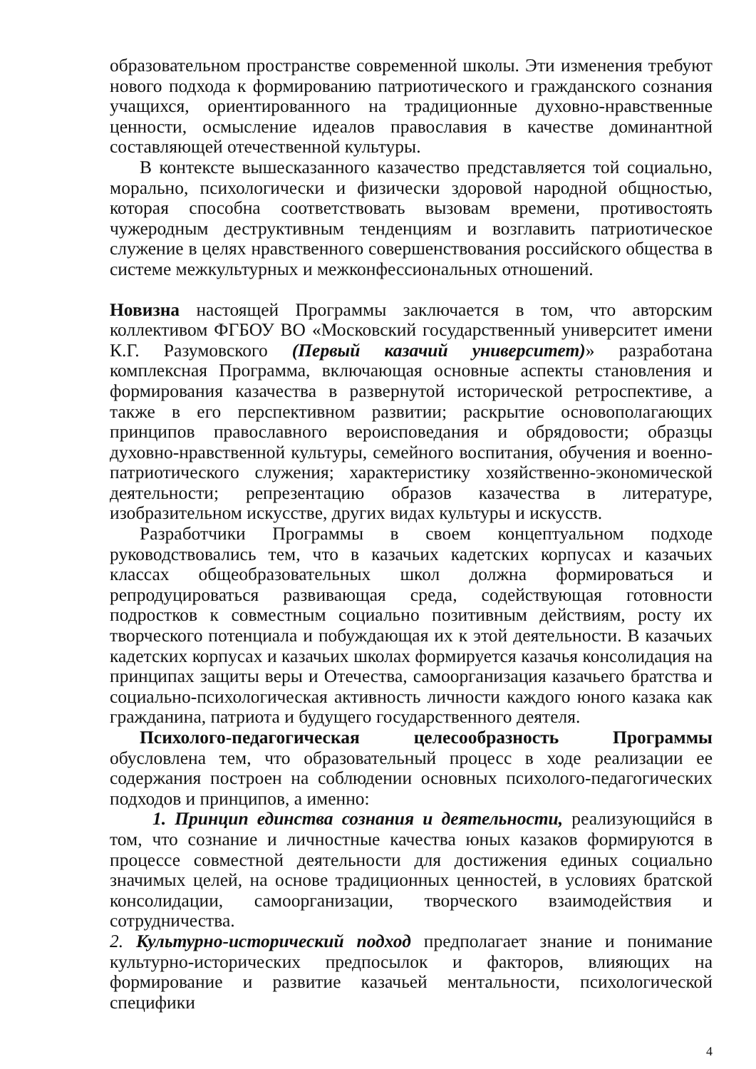образовательном пространстве современной школы. Эти изменения требуют нового подхода к формированию патриотического и гражданского сознания учащихся, ориентированного на традиционные духовно-нравственные ценности, осмысление идеалов православия в качестве доминантной составляющей отечественной культуры.
В контексте вышесказанного казачество представляется той социально, морально, психологически и физически здоровой народной общностью, которая способна соответствовать вызовам времени, противостоять чужеродным деструктивным тенденциям и возглавить патриотическое служение в целях нравственного совершенствования российского общества в системе межкультурных и межконфессиональных отношений.
Новизна настоящей Программы заключается в том, что авторским коллективом ФГБОУ ВО «Московский государственный университет имени К.Г. Разумовского (Первый казачий университет)» разработана комплексная Программа, включающая основные аспекты становления и формирования казачества в развернутой исторической ретроспективе, а также в его перспективном развитии; раскрытие основополагающих принципов православного вероисповедания и обрядовости; образцы духовно-нравственной культуры, семейного воспитания, обучения и военно-патриотического служения; характеристику хозяйственно-экономической деятельности; репрезентацию образов казачества в литературе, изобразительном искусстве, других видах культуры и искусств.
Разработчики Программы в своем концептуальном подходе руководствовались тем, что в казачьих кадетских корпусах и казачьих классах общеобразовательных школ должна формироваться и репродуцироваться развивающая среда, содействующая готовности подростков к совместным социально позитивным действиям, росту их творческого потенциала и побуждающая их к этой деятельности. В казачьих кадетских корпусах и казачьих школах формируется казачья консолидация на принципах защиты веры и Отечества, самоорганизация казачьего братства и социально-психологическая активность личности каждого юного казака как гражданина, патриота и будущего государственного деятеля.
Психолого-педагогическая целесообразность Программы обусловлена тем, что образовательный процесс в ходе реализации ее содержания построен на соблюдении основных психолого-педагогических подходов и принципов, а именно:
1. Принцип единства сознания и деятельности, реализующийся в том, что сознание и личностные качества юных казаков формируются в процессе совместной деятельности для достижения единых социально значимых целей, на основе традиционных ценностей, в условиях братской консолидации, самоорганизации, творческого взаимодействия и сотрудничества.
2. Культурно-исторический подход предполагает знание и понимание культурно-исторических предпосылок и факторов, влияющих на формирование и развитие казачьей ментальности, психологической специфики
4